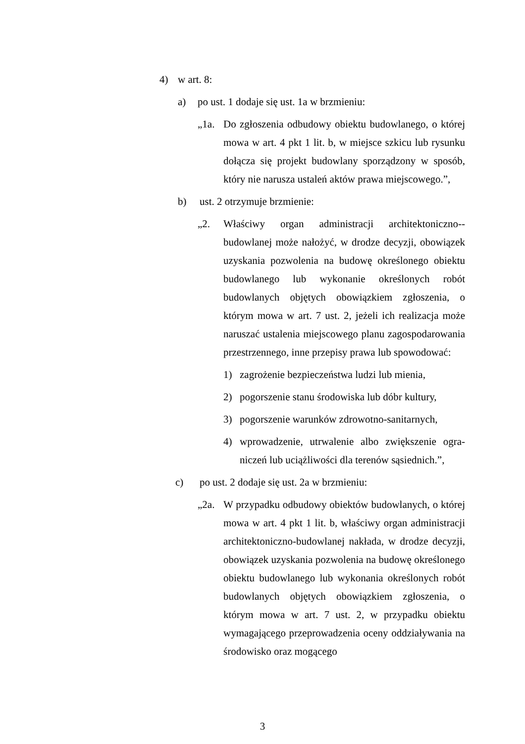4) w art. 8:
a) po ust. 1 dodaje się ust. 1a w brzmieniu:
„1a. Do zgłoszenia odbudowy obiektu budowlanego, o której mowa w art. 4 pkt 1 lit. b, w miejsce szkicu lub rysunku dołącza się projekt budowlany sporządzony w sposób, który nie narusza ustaleń aktów prawa miejscowego.”,
b) ust. 2 otrzymuje brzmienie:
„2. Właściwy organ administracji architektoniczno--budowlanej może nałożyć, w drodze decyzji, obowiązek uzyskania pozwolenia na budowę określonego obiektu budowlanego lub wykonanie określonych robót budowlanych objętych obowiązkiem zgłoszenia, o którym mowa w art. 7 ust. 2, jeżeli ich realizacja może naruszać ustalenia miejscowego planu zagospodarowania przestrzennego, inne przepisy prawa lub spowodować:
1) zagrożenie bezpieczeństwa ludzi lub mienia,
2) pogorszenie stanu środowiska lub dóbr kultury,
3) pogorszenie warunków zdrowotno-sanitarnych,
4) wprowadzenie, utrwalenie albo zwiększenie ogra-niczeń lub uciążliwości dla terenów sąsiednich.”,
c) po ust. 2 dodaje się ust. 2a w brzmieniu:
„2a. W przypadku odbudowy obiektów budowlanych, o której mowa w art. 4 pkt 1 lit. b, właściwy organ administracji architektoniczno-budowlanej nakłada, w drodze decyzji, obowiązek uzyskania pozwolenia na budowę określonego obiektu budowlanego lub wykonania określonych robót budowlanych objętych obowiązkiem zgłoszenia, o którym mowa w art. 7 ust. 2, w przypadku obiektu wymagającego przeprowadzenia oceny oddziaływania na środowisko oraz mogącego
3